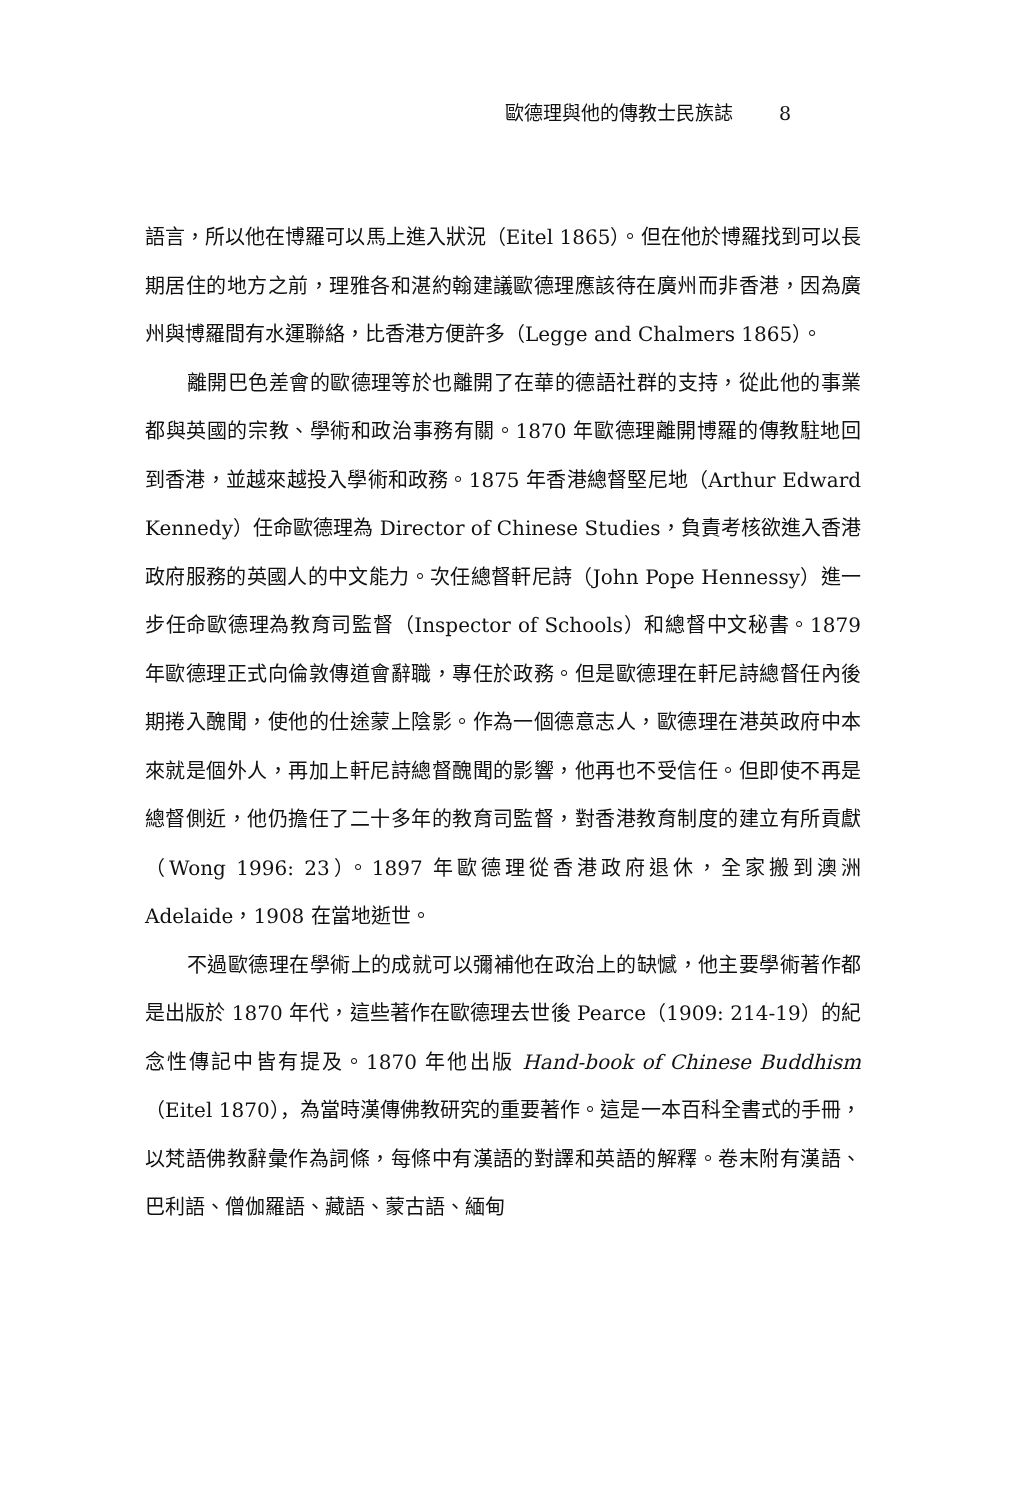歐德理與他的傳教士民族誌 8
語言，所以他在博羅可以馬上進入狀況（Eitel 1865）。但在他於博羅找到可以長期居住的地方之前，理雅各和湛約翰建議歐德理應該待在廣州而非香港，因為廣州與博羅間有水運聯絡，比香港方便許多（Legge and Chalmers 1865）。
離開巴色差會的歐德理等於也離開了在華的德語社群的支持，從此他的事業都與英國的宗教、學術和政治事務有關。1870 年歐德理離開博羅的傳教駐地回到香港，並越來越投入學術和政務。1875 年香港總督堅尼地（Arthur Edward Kennedy）任命歐德理為 Director of Chinese Studies，負責考核欲進入香港政府服務的英國人的中文能力。次任總督軒尼詩（John Pope Hennessy）進一步任命歐德理為教育司監督（Inspector of Schools）和總督中文秘書。1879 年歐德理正式向倫敦傳道會辭職，專任於政務。但是歐德理在軒尼詩總督任內後期捲入醜聞，使他的仕途蒙上陰影。作為一個德意志人，歐德理在港英政府中本來就是個外人，再加上軒尼詩總督醜聞的影響，他再也不受信任。但即使不再是總督側近，他仍擔任了二十多年的教育司監督，對香港教育制度的建立有所貢獻（Wong 1996: 23）。1897 年歐德理從香港政府退休，全家搬到澳洲 Adelaide，1908 在當地逝世。
不過歐德理在學術上的成就可以彌補他在政治上的缺憾，他主要學術著作都是出版於 1870 年代，這些著作在歐德理去世後 Pearce（1909: 214-19）的紀念性傳記中皆有提及。1870 年他出版 Hand-book of Chinese Buddhism（Eitel 1870），為當時漢傳佛教研究的重要著作。這是一本百科全書式的手冊，以梵語佛教辭彙作為詞條，每條中有漢語的對譯和英語的解釋。卷末附有漢語、巴利語、僧伽羅語、藏語、蒙古語、緬甸